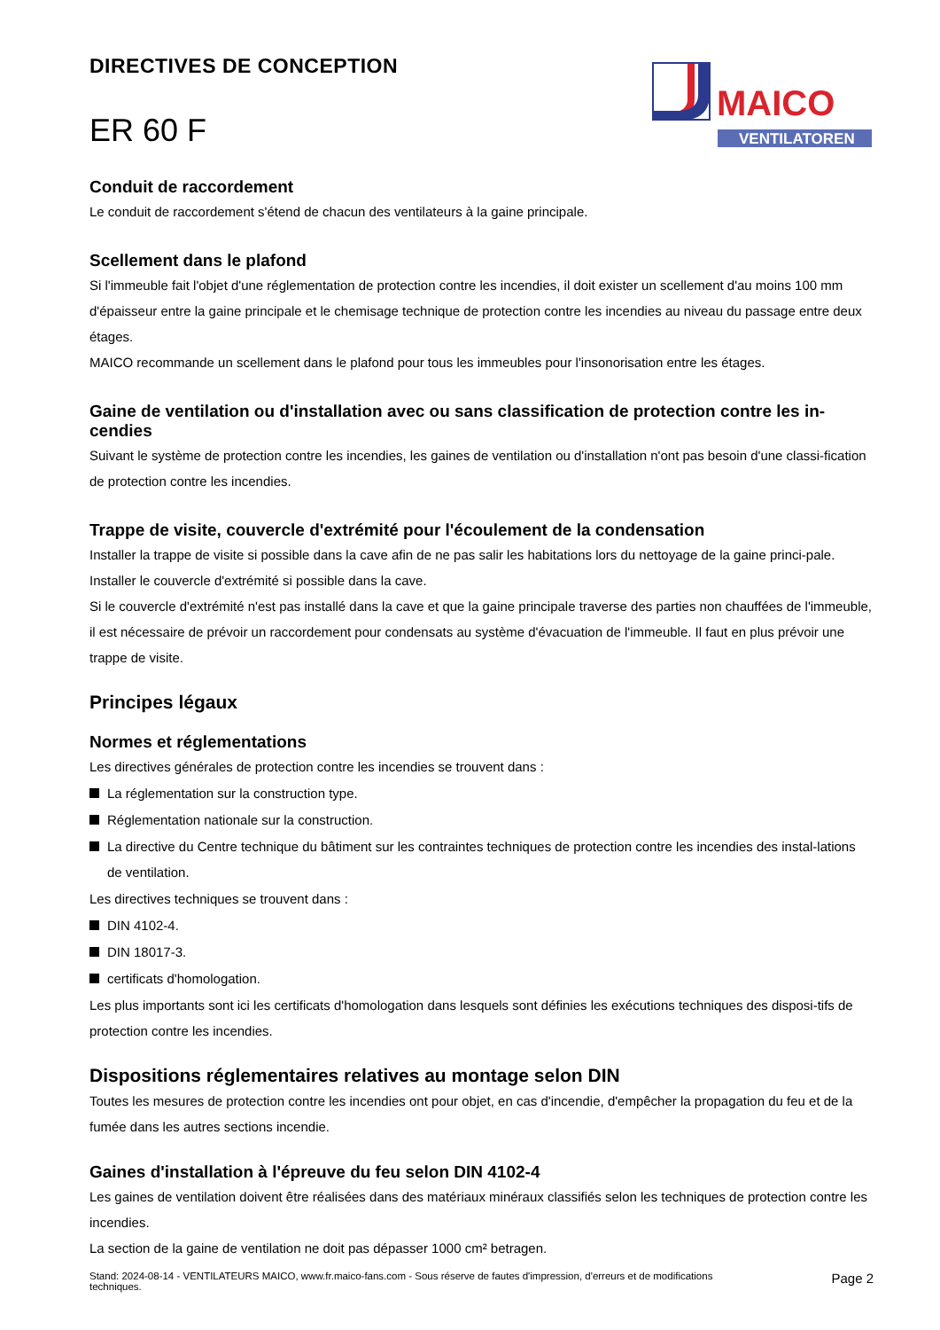DIRECTIVES DE CONCEPTION
ER 60 F
MAICO
VENTILATOREN
Conduit de raccordement
Le conduit de raccordement s'étend de chacun des ventilateurs à la gaine principale.
Scellement dans le plafond
Si l'immeuble fait l'objet d'une réglementation de protection contre les incendies, il doit exister un scellement d'au moins 100 mm d'épaisseur entre la gaine principale et le chemisage technique de protection contre les incendies au niveau du passage entre deux étages.
MAICO recommande un scellement dans le plafond pour tous les immeubles pour l'insonorisation entre les étages.
Gaine de ventilation ou d'installation avec ou sans classification de protection contre les in-cendies
Suivant le système de protection contre les incendies, les gaines de ventilation ou d'installation n'ont pas besoin d'une classi-fication de protection contre les incendies.
Trappe de visite, couvercle d'extrémité pour l'écoulement de la condensation
Installer la trappe de visite si possible dans la cave afin de ne pas salir les habitations lors du nettoyage de la gaine princi-pale.
Installer le couvercle d'extrémité si possible dans la cave.
Si le couvercle d'extrémité n'est pas installé dans la cave et que la gaine principale traverse des parties non chauffées de l'immeuble, il est nécessaire de prévoir un raccordement pour condensats au système d'évacuation de l'immeuble. Il faut en plus prévoir une trappe de visite.
Principes légaux
Normes et réglementations
Les directives générales de protection contre les incendies se trouvent dans :
La réglementation sur la construction type.
Réglementation nationale sur la construction.
La directive du Centre technique du bâtiment sur les contraintes techniques de protection contre les incendies des instal-lations de ventilation.
Les directives techniques se trouvent dans :
DIN 4102-4.
DIN 18017-3.
certificats d'homologation.
Les plus importants sont ici les certificats d'homologation dans lesquels sont définies les exécutions techniques des disposi-tifs de protection contre les incendies.
Dispositions réglementaires relatives au montage selon DIN
Toutes les mesures de protection contre les incendies ont pour objet, en cas d'incendie, d'empêcher la propagation du feu et de la fumée dans les autres sections incendie.
Gaines d'installation à l'épreuve du feu selon DIN 4102-4
Les gaines de ventilation doivent être réalisées dans des matériaux minéraux classifiés selon les techniques de protection contre les incendies.
La section de la gaine de ventilation ne doit pas dépasser 1000 cm² betragen.
Stand: 2024-08-14 - VENTILATEURS MAICO, www.fr.maico-fans.com - Sous réserve de fautes d'impression, d'erreurs et de modifications
techniques.
Page 2